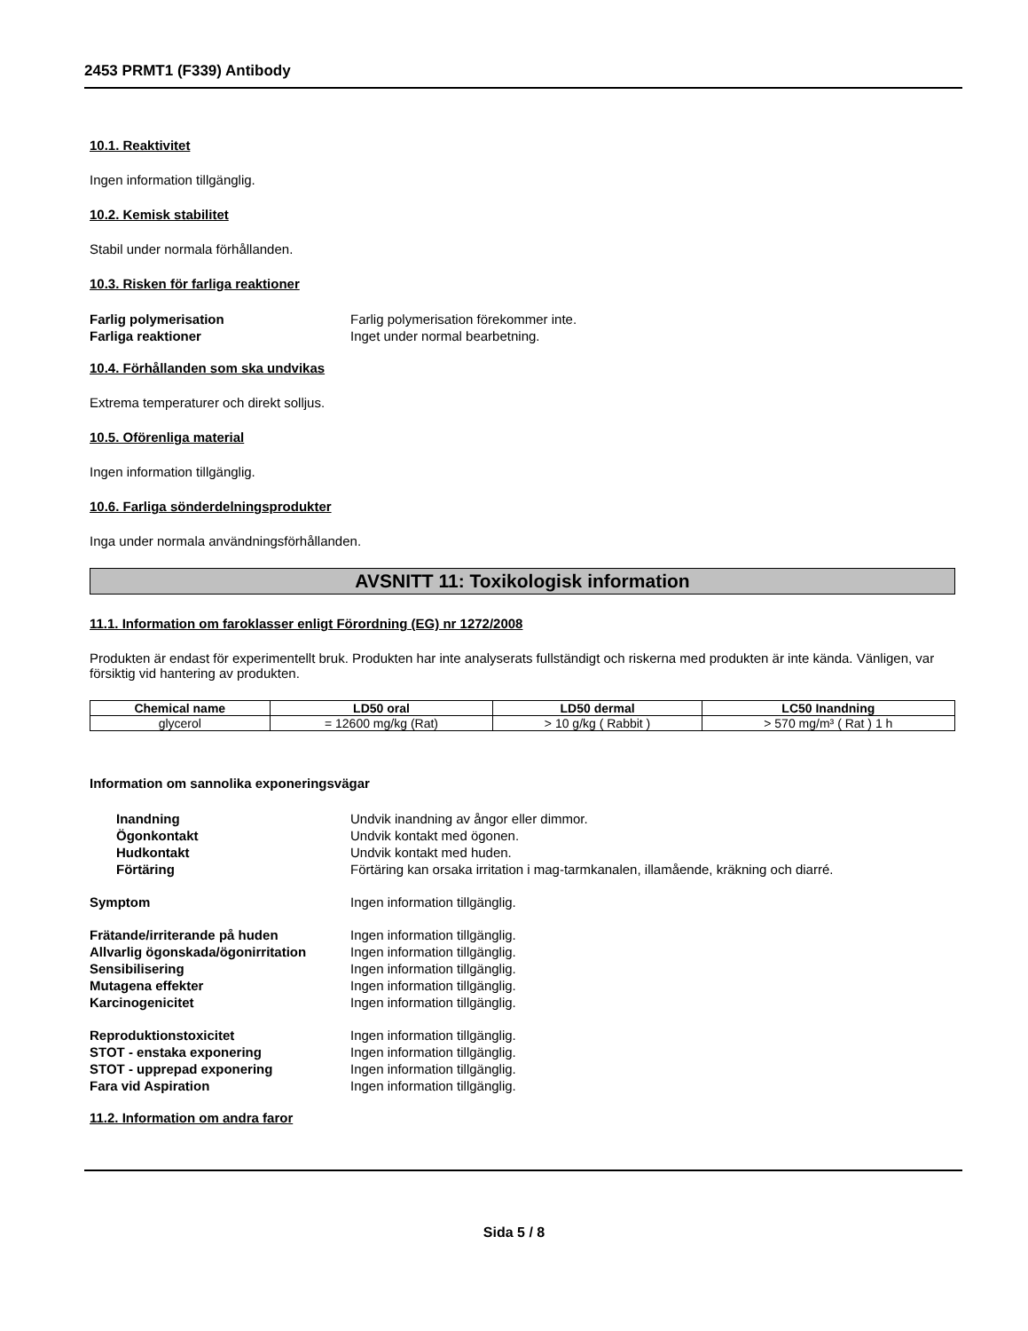2453 PRMT1 (F339) Antibody
10.1. Reaktivitet
Ingen information tillgänglig.
10.2. Kemisk stabilitet
Stabil under normala förhållanden.
10.3. Risken för farliga reaktioner
Farlig polymerisation Farlig polymerisation förekommer inte.
Farliga reaktioner Inget under normal bearbetning.
10.4. Förhållanden som ska undvikas
Extrema temperaturer och direkt solljus.
10.5. Oförenliga material
Ingen information tillgänglig.
10.6. Farliga sönderdelningsprodukter
Inga under normala användningsförhållanden.
AVSNITT 11: Toxikologisk information
11.1. Information om faroklasser enligt Förordning (EG) nr 1272/2008
Produkten är endast för experimentellt bruk. Produkten har inte analyserats fullständigt och riskerna med produkten är inte kända. Vänligen, var försiktig vid hantering av produkten.
| Chemical name | LD50 oral | LD50 dermal | LC50 Inandning |
| --- | --- | --- | --- |
| glycerol | = 12600 mg/kg (Rat) | > 10 g/kg ( Rabbit ) | > 570 mg/m³ ( Rat ) 1 h |
Information om sannolika exponeringsvägar
Inandning Undvik inandning av ångor eller dimmor.
Ögonkontakt Undvik kontakt med ögonen.
Hudkontakt Undvik kontakt med huden.
Förtäring Förtäring kan orsaka irritation i mag-tarmkanalen, illamående, kräkning och diarré.
Symptom Ingen information tillgänglig.
Frätande/irriterande på huden Ingen information tillgänglig.
Allvarlig ögonskada/ögonirritation Ingen information tillgänglig.
Sensibilisering Ingen information tillgänglig.
Mutagena effekter Ingen information tillgänglig.
Karcinogenicitet Ingen information tillgänglig.
Reproduktionstoxicitet Ingen information tillgänglig.
STOT - enstaka exponering Ingen information tillgänglig.
STOT - upprepad exponering Ingen information tillgänglig.
Fara vid Aspiration Ingen information tillgänglig.
11.2. Information om andra faror
Sida 5 / 8